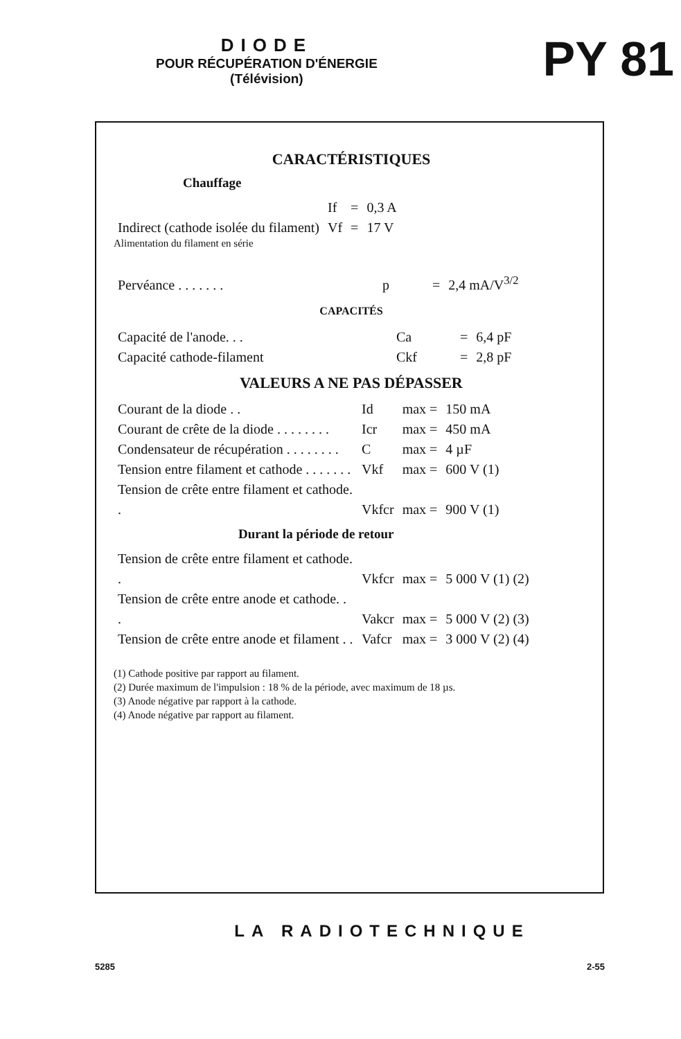DIODE
POUR RÉCUPÉRATION D'ÉNERGIE
(Télévision)
PY 81
CARACTÉRISTIQUES
Chauffage
| Indirect (cathode isolée du filament) | If | = | 0,3 A |
| | Vf | = | 17 V |
Alimentation du filament en série
| Pervéance . . . . . . . | p | = | 2,4 mA/V<sup>3/2</sup> |
CAPACITÉS
| Capacité de l'anode. . . | Ca | = | 6,4 pF |
| Capacité cathode-filament | Ckf | = | 2,8 pF |
VALEURS A NE PAS DÉPASSER
| Courant de la diode . . | Id | max = | 150 mA |
| Courant de crête de la diode . . . . . . . . | Icr | max = | 450 mA |
| Condensateur de récupération . . . . . . . . | C | max = | 4 µF |
| Tension entre filament et cathode . . . . . . . | Vkf | max = | 600 V (1) |
| Tension de crête entre filament et cathode. . | Vkfcr | max = | 900 V (1) |
Durant la période de retour
| Tension de crête entre filament et cathode. . | Vkfcr | max = | 5 000 V (1) (2) |
| Tension de crête entre anode et cathode. . . | Vakcr | max = | 5 000 V (2) (3) |
| Tension de crête entre anode et filament . . | Vafcr | max = | 3 000 V (2) (4) |
(1) Cathode positive par rapport au filament.
(2) Durée maximum de l'impulsion : 18 % de la période, avec maximum de 18 µs.
(3) Anode négative par rapport à la cathode.
(4) Anode négative par rapport au filament.
LA RADIOTECHNIQUE
5285 2-55